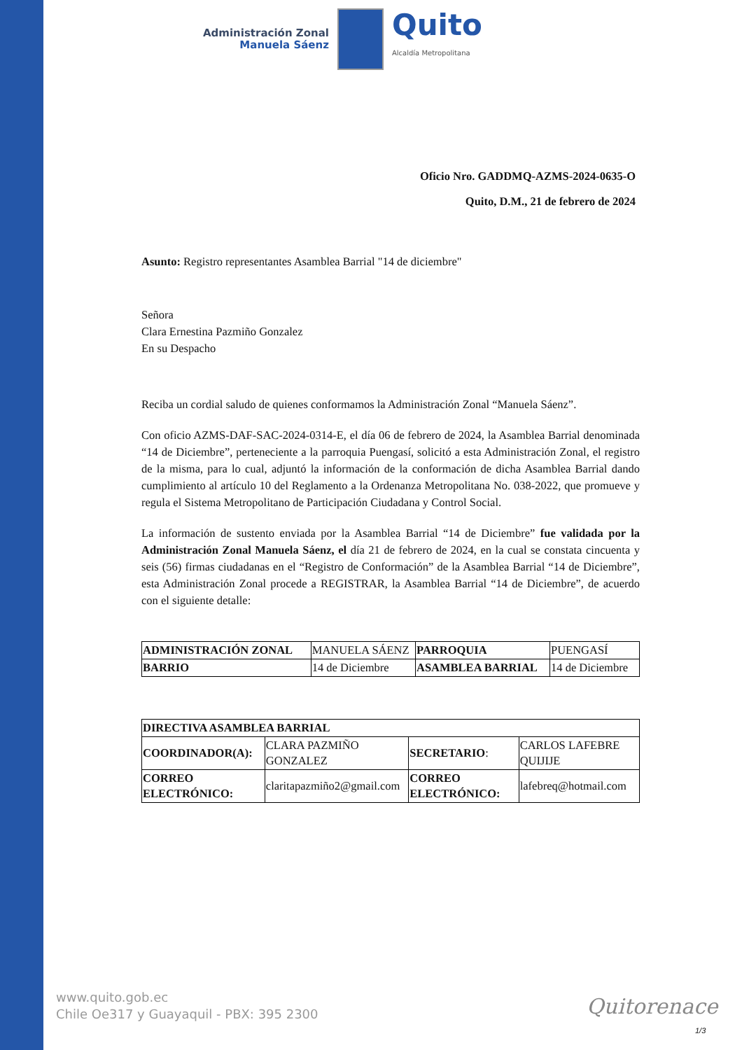Administración Zonal
Manuela Sáenz
Quito
Alcaldía Metropolitana
Oficio Nro. GADDMQ-AZMS-2024-0635-O
Quito, D.M., 21 de febrero de 2024
Asunto: Registro representantes Asamblea Barrial "14 de diciembre"
Señora
Clara Ernestina Pazmiño Gonzalez
En su Despacho
Reciba un cordial saludo de quienes conformamos la Administración Zonal “Manuela Sáenz”.
Con oficio AZMS-DAF-SAC-2024-0314-E, el día 06 de febrero de 2024, la Asamblea Barrial denominada “14 de Diciembre”, perteneciente a la parroquia Puengasí, solicitó a esta Administración Zonal, el registro de la misma, para lo cual, adjuntó la información de la conformación de dicha Asamblea Barrial dando cumplimiento al artículo 10 del Reglamento a la Ordenanza Metropolitana No. 038-2022, que promueve y regula el Sistema Metropolitano de Participación Ciudadana y Control Social.
La información de sustento enviada por la Asamblea Barrial “14 de Diciembre” fue validada por la Administración Zonal Manuela Sáenz, el día 21 de febrero de 2024, en la cual se constata cincuenta y seis (56) firmas ciudadanas en el “Registro de Conformación” de la Asamblea Barrial “14 de Diciembre”, esta Administración Zonal procede a REGISTRAR, la Asamblea Barrial “14 de Diciembre”, de acuerdo con el siguiente detalle:
| ADMINISTRACIÓN ZONAL | MANUELA SÁENZ | PARROQUIA | PUENGASÍ |
| BARRIO | 14 de Diciembre | ASAMBLEA BARRIAL | 14 de Diciembre |
| DIRECTIVA ASAMBLEA BARRIAL | | | |
| COORDINADOR(A): | CLARA PAZMIÑO GONZALEZ | SECRETARIO : | CARLOS LAFEBRE QUIJIJE |
| CORREO ELECTRÓNICO: | claritapazmiño2@gmail.com | CORREO ELECTRÓNICO: | lafebreq@hotmail.com |
www.quito.gob.ec
Chile Oe317 y Guayaquil - PBX: 395 2300
Quitorenace
1/3